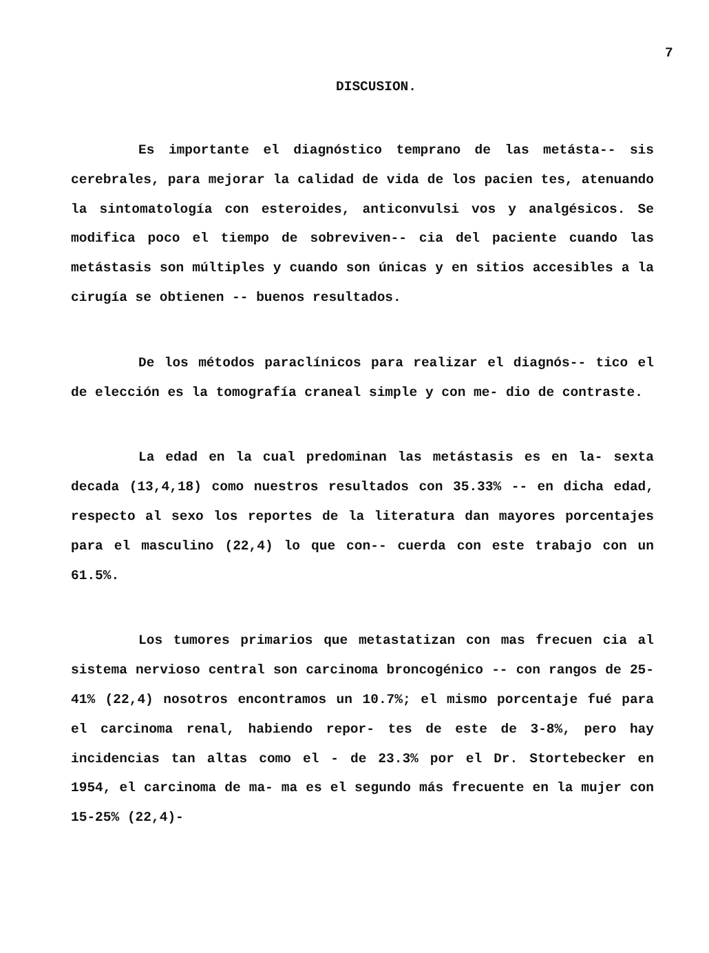7
DISCUSION.
Es importante el diagnóstico temprano de las metásta-- sis cerebrales, para mejorar la calidad de vida de los pacien tes, atenuando la sintomatología con esteroides, anticonvulsi vos y analgésicos. Se modifica poco el tiempo de sobreviven-- cia del paciente cuando las metástasis son múltiples y cuando son únicas y en sitios accesibles a la cirugía se obtienen -- buenos resultados.
De los métodos paraclínicos para realizar el diagnós-- tico el de elección es la tomografía craneal simple y con me- dio de contraste.
La edad en la cual predominan las metástasis es en la- sexta decada (13,4,18) como nuestros resultados con 35.33% -- en dicha edad, respecto al sexo los reportes de la literatura dan mayores porcentajes para el masculino (22,4) lo que con-- cuerda con este trabajo con un 61.5%.
Los tumores primarios que metastatizan con mas frecuen cia al sistema nervioso central son carcinoma broncogénico -- con rangos de 25-41% (22,4) nosotros encontramos un 10.7%; el mismo porcentaje fué para el carcinoma renal, habiendo repor- tes de este de 3-8%, pero hay incidencias tan altas como el - de 23.3% por el Dr. Stortebecker en 1954, el carcinoma de ma- ma es el segundo más frecuente en la mujer con 15-25% (22,4)-